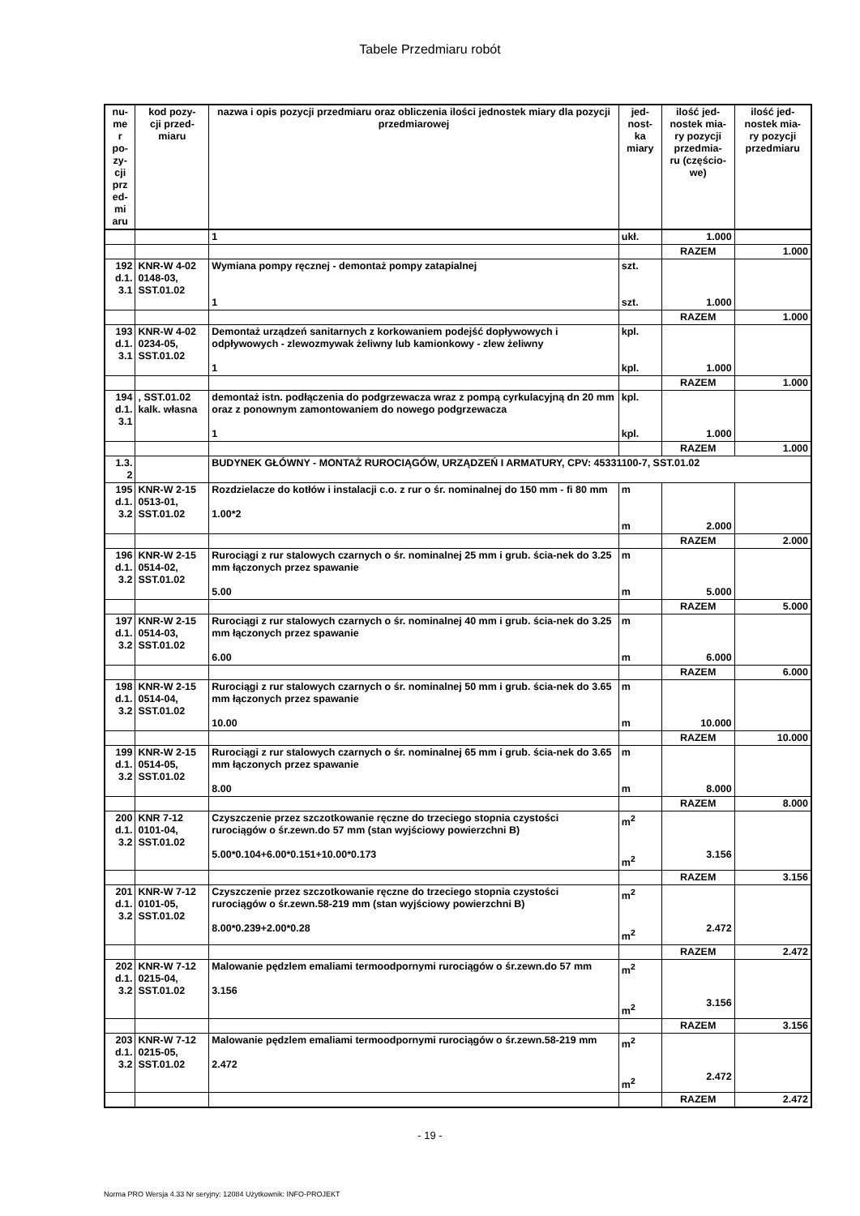Tabele Przedmiaru robót
| nu- me r po- zy- cji prz ed- mi aru | kod pozy- cji przed- miaru | nazwa i opis pozycji przedmiaru oraz obliczenia ilości jednostek miary dla pozycji przedmiarowej | jed- nost- ka miary | ilość jed- nostek mia- ry pozycji przedmia- ru (częścio- we) | ilość jed- nostek mia- ry pozycji przedmiaru |
| --- | --- | --- | --- | --- | --- |
| | | 1 | ukł. | 1.000 | |
| | | | | RAZEM | 1.000 |
| 192 d.1. 3.1 | KNR-W 4-02 0148-03, SST.01.02 | Wymiana pompy ręcznej - demontaż pompy zatapialnej 1 | szt. szt. | 1.000 | |
| | | | | RAZEM | 1.000 |
| 193 d.1. 3.1 | KNR-W 4-02 0234-05, SST.01.02 | Demontaż urządzeń sanitarnych z korkowaniem podejść dopływowych i odpływowych - zlewozmywak żeliwny lub kamionkowy - zlew żeliwny 1 | kpl. kpl. | 1.000 | |
| | | | | RAZEM | 1.000 |
| 194 d.1. 3.1 | , SST.01.02 kalk. własna | demontaż istn. podłączenia do podgrzewacza wraz z pompą cyrkulacyjną dn 20 mm oraz z ponownym zamontowaniem do nowego podgrzewacza 1 | kpl. kpl. | 1.000 | |
| | | | | RAZEM | 1.000 |
| 1.3. 2 | | BUDYNEK GŁÓWNY - MONTAŻ RUROCIĄGÓW, URZĄDZEŃ I ARMATURY, CPV: 45331100-7, SST.01.02 | | | |
| 195 d.1. 3.2 | KNR-W 2-15 0513-01, SST.01.02 | Rozdzielacze do kotłów i instalacji c.o. z rur o śr. nominalnej do 150 mm - fi 80 mm 1.00*2 | m m | 2.000 | |
| | | | | RAZEM | 2.000 |
| 196 d.1. 3.2 | KNR-W 2-15 0514-02, SST.01.02 | Rurociągi z rur stalowych czarnych o śr. nominalnej 25 mm i grub. ścia-nek do 3.25 mm łączonych przez spawanie 5.00 | m m | 5.000 | |
| | | | | RAZEM | 5.000 |
| 197 d.1. 3.2 | KNR-W 2-15 0514-03, SST.01.02 | Rurociągi z rur stalowych czarnych o śr. nominalnej 40 mm i grub. ścia-nek do 3.25 mm łączonych przez spawanie 6.00 | m m | 6.000 | |
| | | | | RAZEM | 6.000 |
| 198 d.1. 3.2 | KNR-W 2-15 0514-04, SST.01.02 | Rurociągi z rur stalowych czarnych o śr. nominalnej 50 mm i grub. ścia-nek do 3.65 mm łączonych przez spawanie 10.00 | m m | 10.000 | |
| | | | | RAZEM | 10.000 |
| 199 d.1. 3.2 | KNR-W 2-15 0514-05, SST.01.02 | Rurociągi z rur stalowych czarnych o śr. nominalnej 65 mm i grub. ścia-nek do 3.65 mm łączonych przez spawanie 8.00 | m m | 8.000 | |
| | | | | RAZEM | 8.000 |
| 200 d.1. 3.2 | KNR 7-12 0101-04, SST.01.02 | Czyszczenie przez szczotkowanie ręczne do trzeciego stopnia czystości rurociągów o śr.zewn.do 57 mm (stan wyjściowy powierzchni B) 5.00*0.104+6.00*0.151+10.00*0.173 | m<sup>2</sup> m<sup>2</sup> | 3.156 | |
| | | | | RAZEM | 3.156 |
| 201 d.1. 3.2 | KNR-W 7-12 0101-05, SST.01.02 | Czyszczenie przez szczotkowanie ręczne do trzeciego stopnia czystości rurociągów o śr.zewn.58-219 mm (stan wyjściowy powierzchni B) 8.00*0.239+2.00*0.28 | m<sup>2</sup> m<sup>2</sup> | 2.472 | |
| | | | | RAZEM | 2.472 |
| 202 d.1. 3.2 | KNR-W 7-12 0215-04, SST.01.02 | Malowanie pędzlem emaliami termoodpornymi rurociągów o śr.zewn.do 57 mm 3.156 | m<sup>2</sup> m<sup>2</sup> | 3.156 | |
| | | | | RAZEM | 3.156 |
| 203 d.1. 3.2 | KNR-W 7-12 0215-05, SST.01.02 | Malowanie pędzlem emaliami termoodpornymi rurociągów o śr.zewn.58-219 mm 2.472 | m<sup>2</sup> m<sup>2</sup> | 2.472 | |
| | | | | RAZEM | 2.472 |
- 19 -
Norma PRO Wersja 4.33 Nr seryjny: 12084 Użytkownik: INFO-PROJEKT